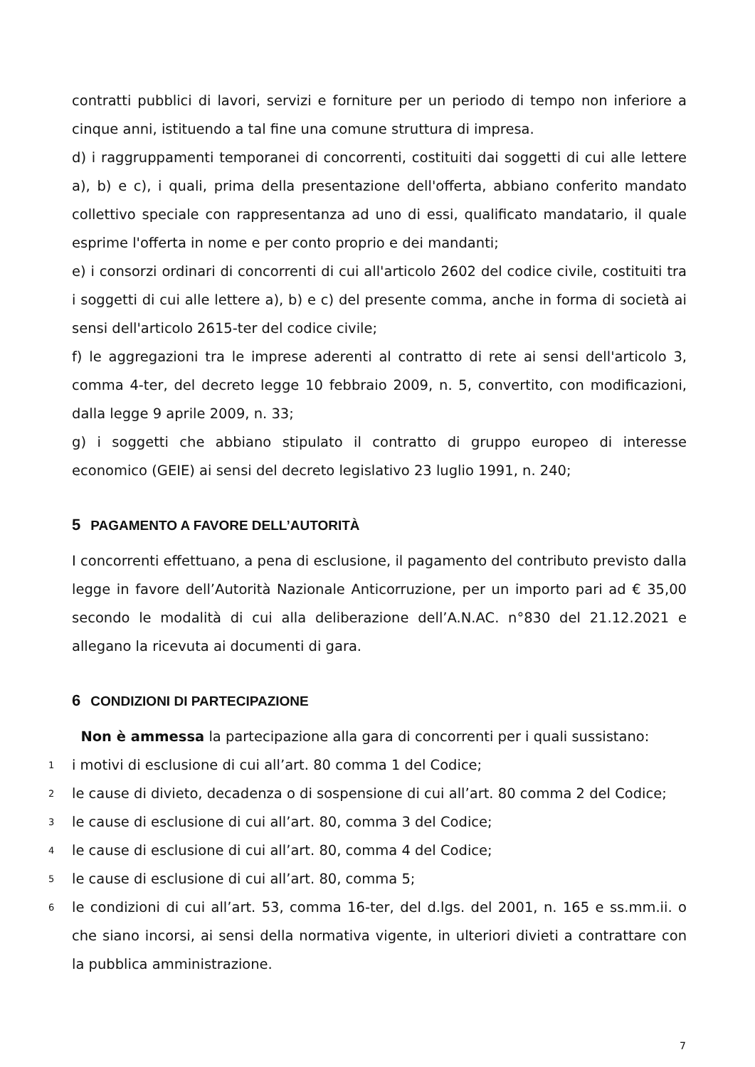contratti pubblici di lavori, servizi e forniture per un periodo di tempo non inferiore a cinque anni, istituendo a tal fine una comune struttura di impresa.
d) i raggruppamenti temporanei di concorrenti, costituiti dai soggetti di cui alle lettere a), b) e c), i quali, prima della presentazione dell'offerta, abbiano conferito mandato collettivo speciale con rappresentanza ad uno di essi, qualificato mandatario, il quale esprime l'offerta in nome e per conto proprio e dei mandanti;
e) i consorzi ordinari di concorrenti di cui all'articolo 2602 del codice civile, costituiti tra i soggetti di cui alle lettere a), b) e c) del presente comma, anche in forma di società ai sensi dell'articolo 2615-ter del codice civile;
f) le aggregazioni tra le imprese aderenti al contratto di rete ai sensi dell'articolo 3, comma 4-ter, del decreto legge 10 febbraio 2009, n. 5, convertito, con modificazioni, dalla legge 9 aprile 2009, n. 33;
g) i soggetti che abbiano stipulato il contratto di gruppo europeo di interesse economico (GEIE) ai sensi del decreto legislativo 23 luglio 1991, n. 240;
5 PAGAMENTO A FAVORE DELL’AUTORITÀ
I concorrenti effettuano, a pena di esclusione, il pagamento del contributo previsto dalla legge in favore dell’Autorità Nazionale Anticorruzione, per un importo pari ad € 35,00 secondo le modalità di cui alla deliberazione dell’A.N.AC. n°830 del 21.12.2021 e allegano la ricevuta ai documenti di gara.
6 CONDIZIONI DI PARTECIPAZIONE
Non è ammessa la partecipazione alla gara di concorrenti per i quali sussistano:
1
i motivi di esclusione di cui all’art. 80 comma 1 del Codice;
2
le cause di divieto, decadenza o di sospensione di cui all’art. 80 comma 2 del Codice;
3
le cause di esclusione di cui all’art. 80, comma 3 del Codice;
4
le cause di esclusione di cui all’art. 80, comma 4 del Codice;
5
le cause di esclusione di cui all’art. 80, comma 5;
6
le condizioni di cui all’art. 53, comma 16-ter, del d.lgs. del 2001, n. 165 e ss.mm.ii. o che siano incorsi, ai sensi della normativa vigente, in ulteriori divieti a contrattare con la pubblica amministrazione.
7